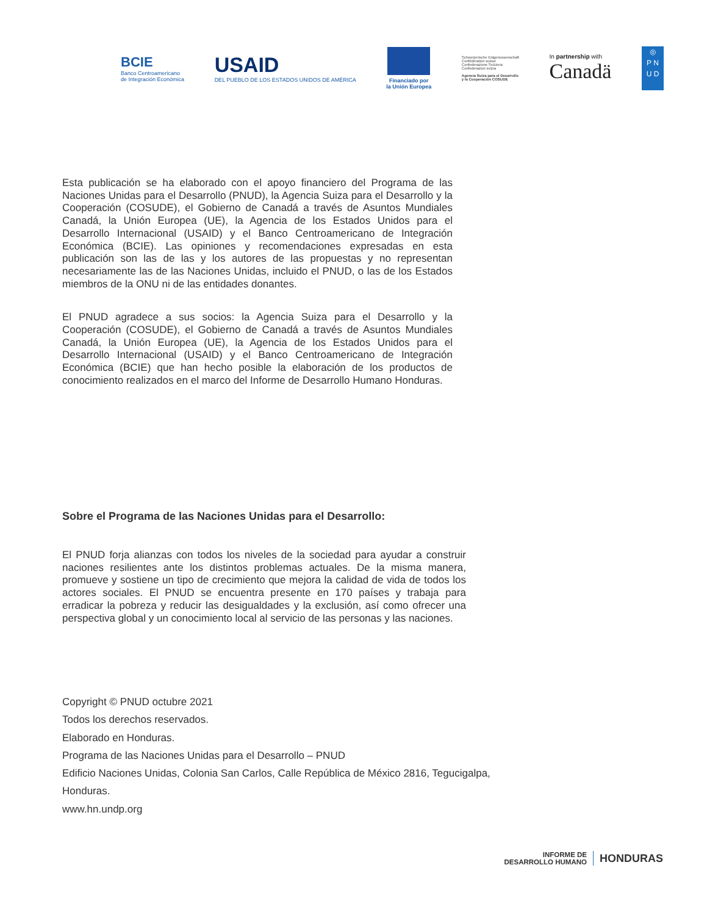BCIE
Banco Centroamericano
de Integración Económica
USAID
DEL PUEBLO DE LOS ESTADOS UNIDOS DE AMÉRICA
Financiado por
la Unión Europea
Schweizerische Eidgenossenschaft
Confédération suisse
Confederazione Svizzera
Confederaziun svizra
Agencia Suiza para el Desarrollo
y la Cooperación COSUDE
In partnership with
Canadä
◎
P N
U D
Esta publicación se ha elaborado con el apoyo financiero del Programa de las Naciones Unidas para el Desarrollo (PNUD), la Agencia Suiza para el Desarrollo y la Cooperación (COSUDE), el Gobierno de Canadá a través de Asuntos Mundiales Canadá, la Unión Europea (UE), la Agencia de los Estados Unidos para el Desarrollo Internacional (USAID) y el Banco Centroamericano de Integración Económica (BCIE). Las opiniones y recomendaciones expresadas en esta publicación son las de las y los autores de las propuestas y no representan necesariamente las de las Naciones Unidas, incluido el PNUD, o las de los Estados miembros de la ONU ni de las entidades donantes.
El PNUD agradece a sus socios: la Agencia Suiza para el Desarrollo y la Cooperación (COSUDE), el Gobierno de Canadá a través de Asuntos Mundiales Canadá, la Unión Europea (UE), la Agencia de los Estados Unidos para el Desarrollo Internacional (USAID) y el Banco Centroamericano de Integración Económica (BCIE) que han hecho posible la elaboración de los productos de conocimiento realizados en el marco del Informe de Desarrollo Humano Honduras.
Sobre el Programa de las Naciones Unidas para el Desarrollo:
El PNUD forja alianzas con todos los niveles de la sociedad para ayudar a construir naciones resilientes ante los distintos problemas actuales. De la misma manera, promueve y sostiene un tipo de crecimiento que mejora la calidad de vida de todos los actores sociales. El PNUD se encuentra presente en 170 países y trabaja para erradicar la pobreza y reducir las desigualdades y la exclusión, así como ofrecer una perspectiva global y un conocimiento local al servicio de las personas y las naciones.
Copyright © PNUD octubre 2021
Todos los derechos reservados.
Elaborado en Honduras.
Programa de las Naciones Unidas para el Desarrollo – PNUD
Edificio Naciones Unidas, Colonia San Carlos, Calle República de México 2816, Tegucigalpa,
Honduras.
www.hn.undp.org
INFORME DE
DESARROLLO HUMANO
HONDURAS